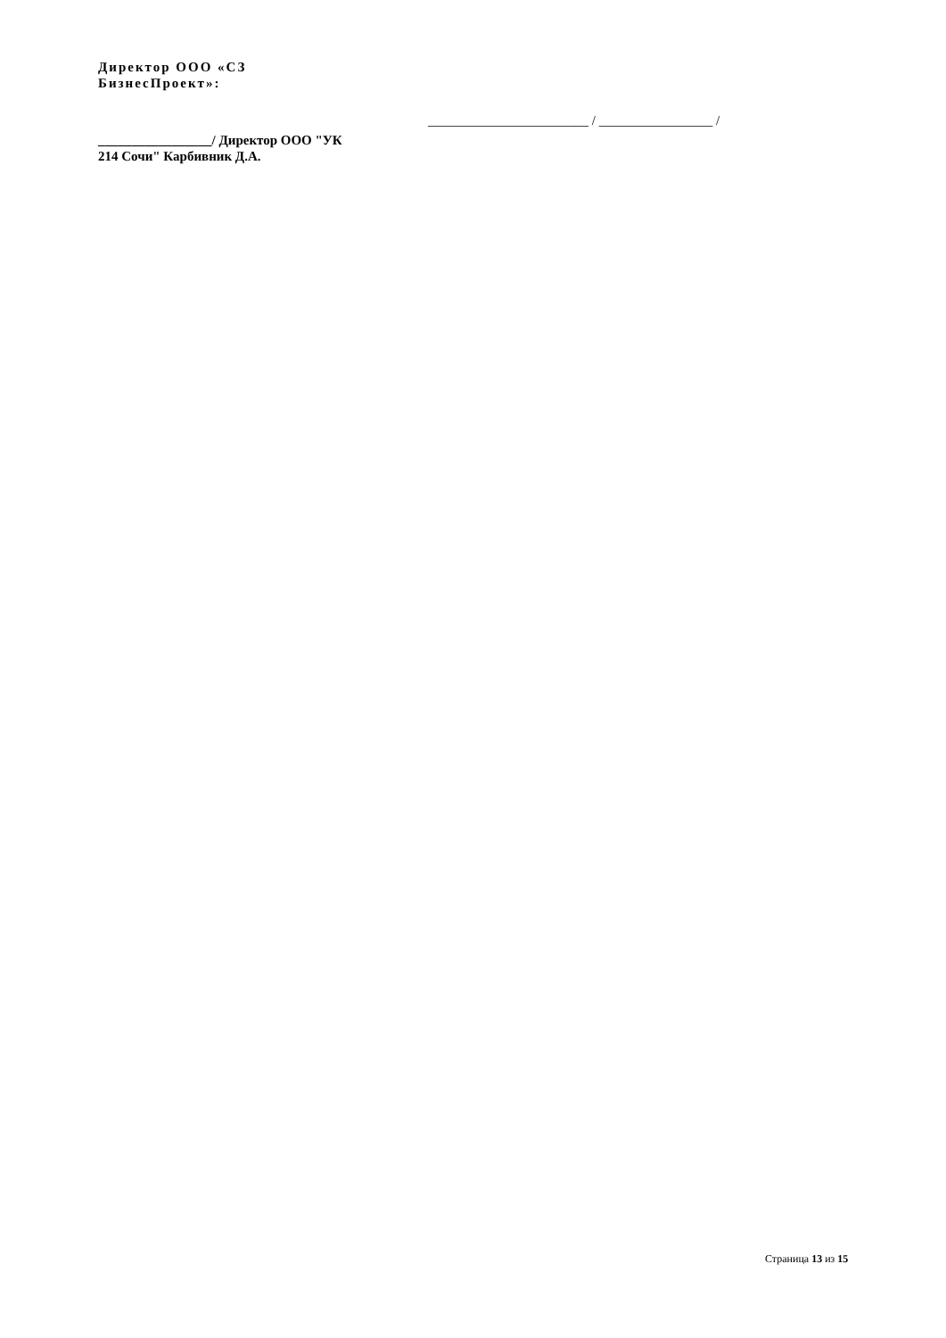Директор ООО «СЗ
БизнесПроект»:
________________________ / _________________ /
_________________/ Директор ООО "УК
214 Сочи" Карбивник Д.А.
Страница 13 из 15